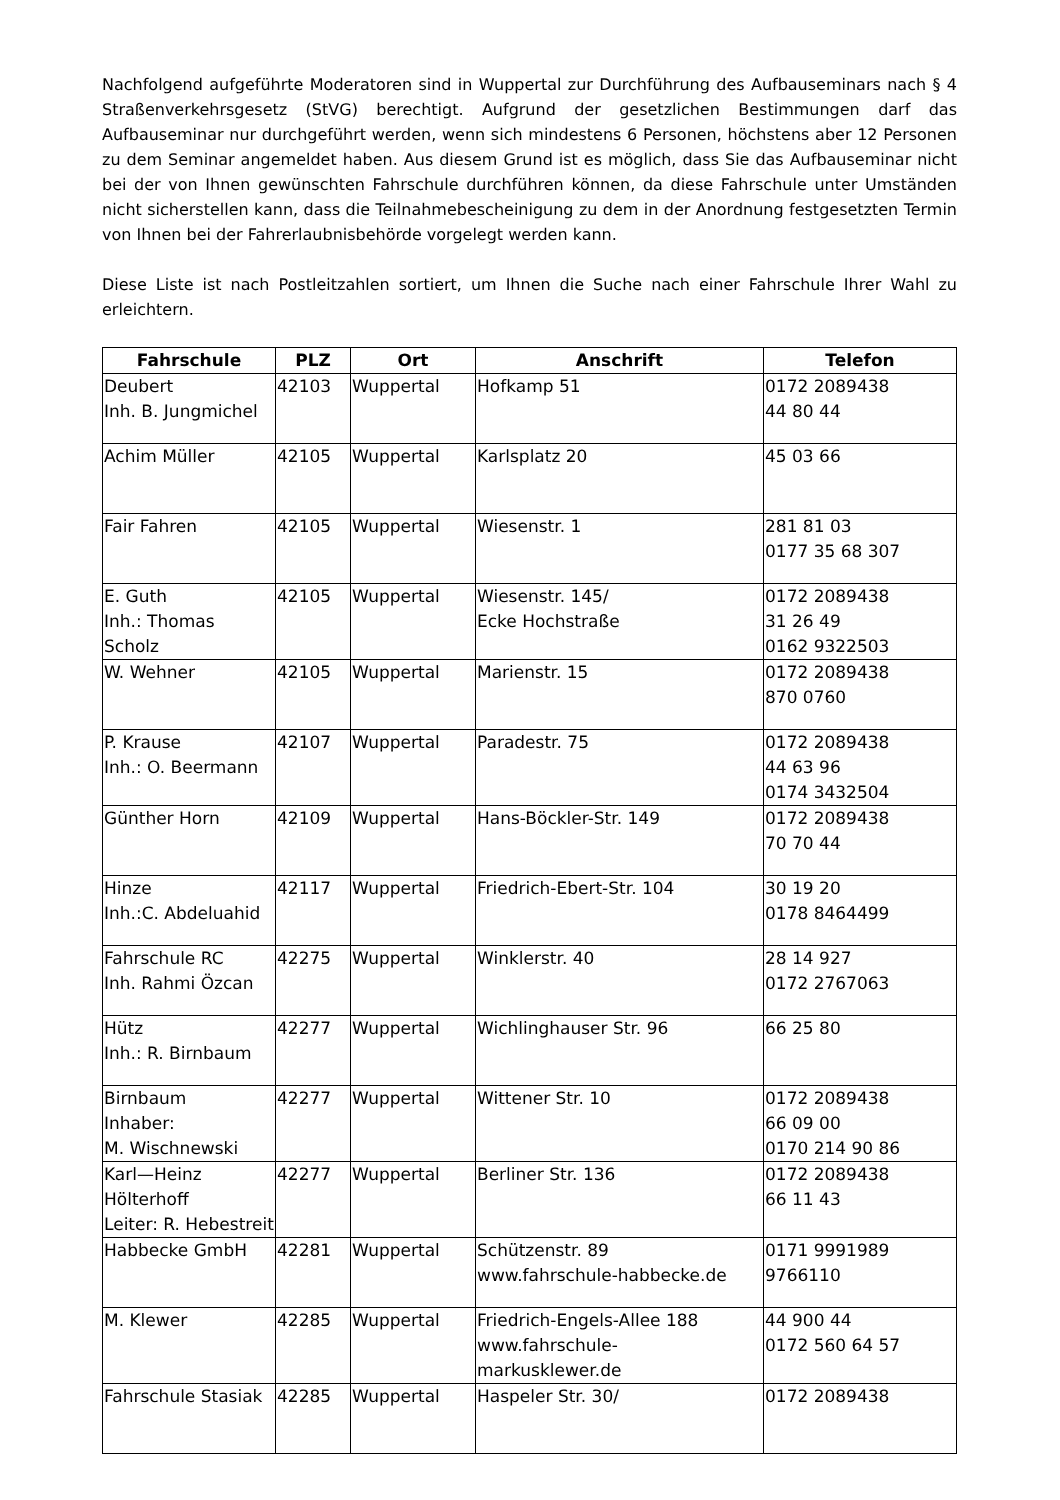Nachfolgend aufgeführte Moderatoren sind in Wuppertal zur Durchführung des Aufbauseminars nach § 4 Straßenverkehrsgesetz (StVG) berechtigt. Aufgrund der gesetzlichen Bestimmungen darf das Aufbauseminar nur durchgeführt werden, wenn sich mindestens 6 Personen, höchstens aber 12 Personen zu dem Seminar angemeldet haben. Aus diesem Grund ist es möglich, dass Sie das Aufbauseminar nicht bei der von Ihnen gewünschten Fahrschule durchführen können, da diese Fahrschule unter Umständen nicht sicherstellen kann, dass die Teilnahmebescheinigung zu dem in der Anordnung festgesetzten Termin von Ihnen bei der Fahrerlaubnisbehörde vorgelegt werden kann.
Diese Liste ist nach Postleitzahlen sortiert, um Ihnen die Suche nach einer Fahrschule Ihrer Wahl zu erleichtern.
| Fahrschule | PLZ | Ort | Anschrift | Telefon |
| --- | --- | --- | --- | --- |
| Deubert Inh. B. Jungmichel | 42103 | Wuppertal | Hofkamp 51 | 0172 2089438 44 80 44 |
| Achim Müller | 42105 | Wuppertal | Karlsplatz 20 | 45 03 66 |
| Fair Fahren | 42105 | Wuppertal | Wiesenstr. 1 | 281 81 03 0177 35 68 307 |
| E. Guth Inh.: Thomas Scholz | 42105 | Wuppertal | Wiesenstr. 145/ Ecke Hochstraße | 0172 2089438 31 26 49 0162 9322503 |
| W. Wehner | 42105 | Wuppertal | Marienstr. 15 | 0172 2089438 870 0760 |
| P. Krause Inh.: O. Beermann | 42107 | Wuppertal | Paradestr. 75 | 0172 2089438 44 63 96 0174 3432504 |
| Günther Horn | 42109 | Wuppertal | Hans-Böckler-Str. 149 | 0172 2089438 70 70 44 |
| Hinze Inh.:C. Abdeluahid | 42117 | Wuppertal | Friedrich-Ebert-Str. 104 | 30 19 20 0178 8464499 |
| Fahrschule RC Inh. Rahmi Özcan | 42275 | Wuppertal | Winklerstr. 40 | 28 14 927 0172 2767063 |
| Hütz Inh.: R. Birnbaum | 42277 | Wuppertal | Wichlinghauser Str. 96 | 66 25 80 |
| Birnbaum Inhaber: M. Wischnewski | 42277 | Wuppertal | Wittener Str. 10 | 0172 2089438 66 09 00 0170 214 90 86 |
| Karl—Heinz Hölterhoff Leiter: R. Hebestreit | 42277 | Wuppertal | Berliner Str. 136 | 0172 2089438 66 11 43 |
| Habbecke GmbH | 42281 | Wuppertal | Schützenstr. 89 www.fahrschule-habbecke.de | 0171 9991989 9766110 |
| M. Klewer | 42285 | Wuppertal | Friedrich-Engels-Allee 188 www.fahrschule-markusklewer.de | 44 900 44 0172 560 64 57 |
| Fahrschule Stasiak | 42285 | Wuppertal | Haspeler Str. 30/ | 0172 2089438 |